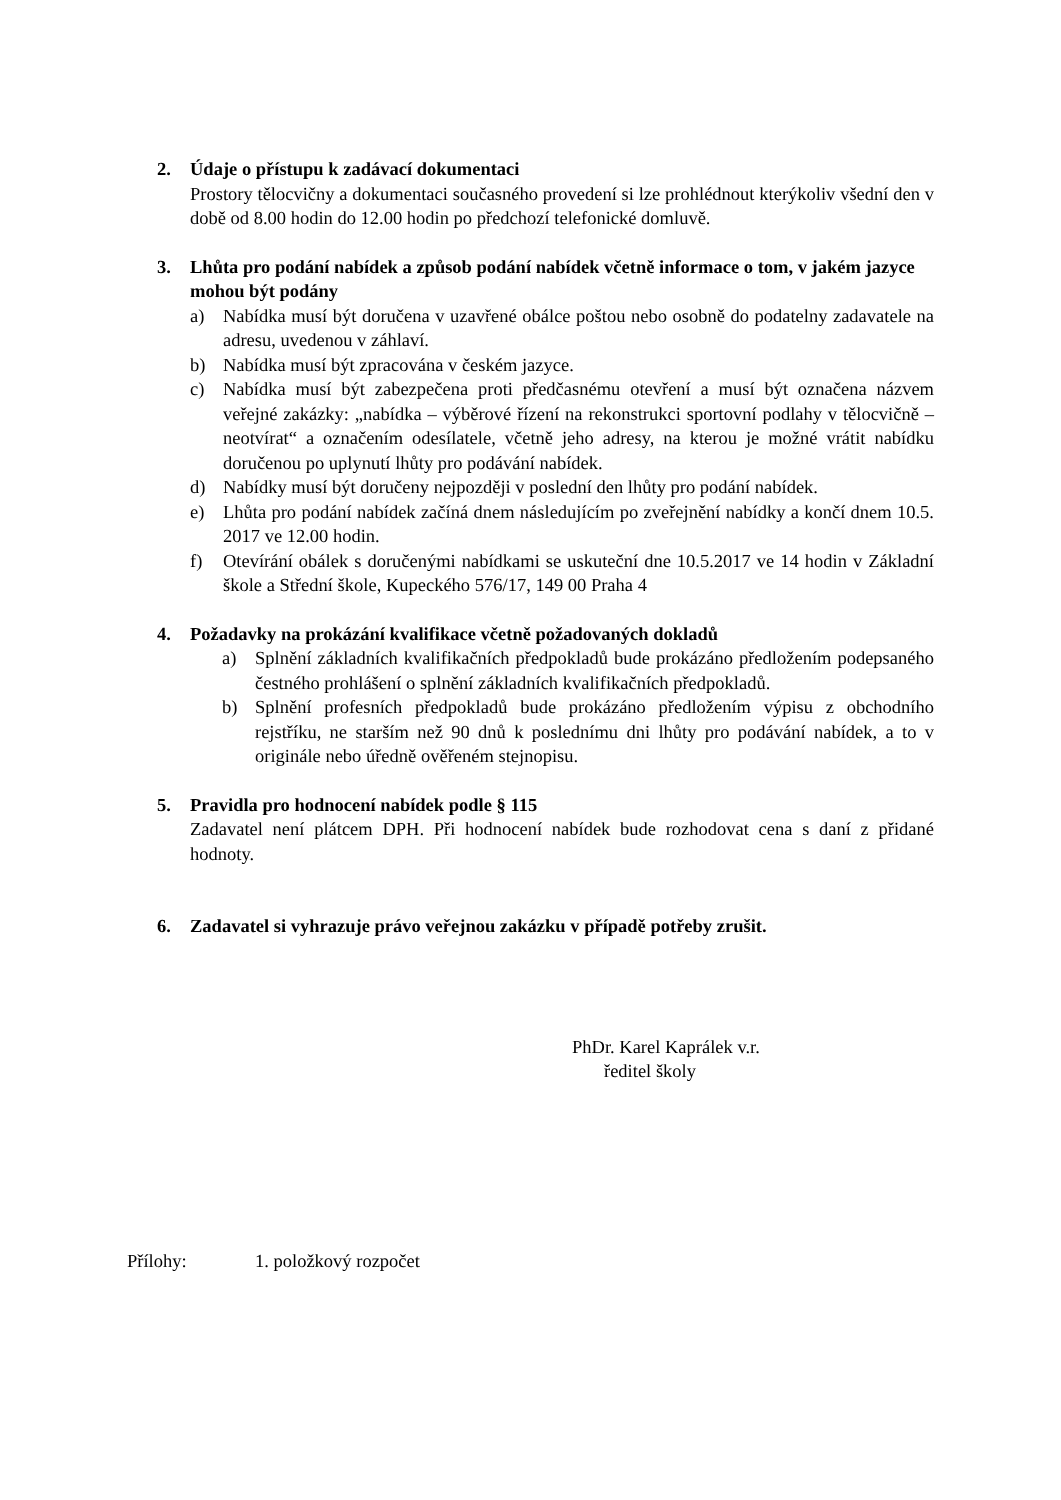2. Údaje o přístupu k zadávací dokumentaci
Prostory tělocvičny a dokumentaci současného provedení si lze prohlédnout kterýkoliv všední den v době od 8.00 hodin do 12.00 hodin po předchozí telefonické domluvě.
3. Lhůta pro podání nabídek a způsob podání nabídek včetně informace o tom, v jakém jazyce mohou být podány
a) Nabídka musí být doručena v uzavřené obálce poštou nebo osobně do podatelny zadavatele na adresu, uvedenou v záhlaví.
b) Nabídka musí být zpracována v českém jazyce.
c) Nabídka musí být zabezpečena proti předčasnému otevření a musí být označena názvem veřejné zakázky: „nabídka – výběrové řízení na rekonstrukci sportovní podlahy v tělocvičně – neotvírat“ a označením odesílatele, včetně jeho adresy, na kterou je možné vrátit nabídku doručenou po uplynutí lhůty pro podávání nabídek.
d) Nabídky musí být doručeny nejpozději v poslední den lhůty pro podání nabídek.
e) Lhůta pro podání nabídek začíná dnem následujícím po zveřejnění nabídky a končí dnem 10.5. 2017 ve 12.00 hodin.
f) Otevírání obálek s doručenými nabídkami se uskuteční dne 10.5.2017 ve 14 hodin v Základní škole a Střední škole, Kupeckého 576/17, 149 00 Praha 4
4. Požadavky na prokázání kvalifikace včetně požadovaných dokladů
a) Splnění základních kvalifikačních předpokladů bude prokázáno předložením podepsaného čestného prohlášení o splnění základních kvalifikačních předpokladů.
b) Splnění profesních předpokladů bude prokázáno předložením výpisu z obchodního rejstříku, ne starším než 90 dnů k poslednímu dni lhůty pro podávání nabídek, a to v originále nebo úředně ověřeném stejnopisu.
5. Pravidla pro hodnocení nabídek podle § 115
Zadavatel není plátcem DPH. Při hodnocení nabídek bude rozhodovat cena s daní z přidané hodnoty.
6. Zadavatel si vyhrazuje právo veřejnou zakázku v případě potřeby zrušit.
PhDr. Karel Kaprálek v.r.
ředitel školy
Přílohy: 1. položkový rozpočet